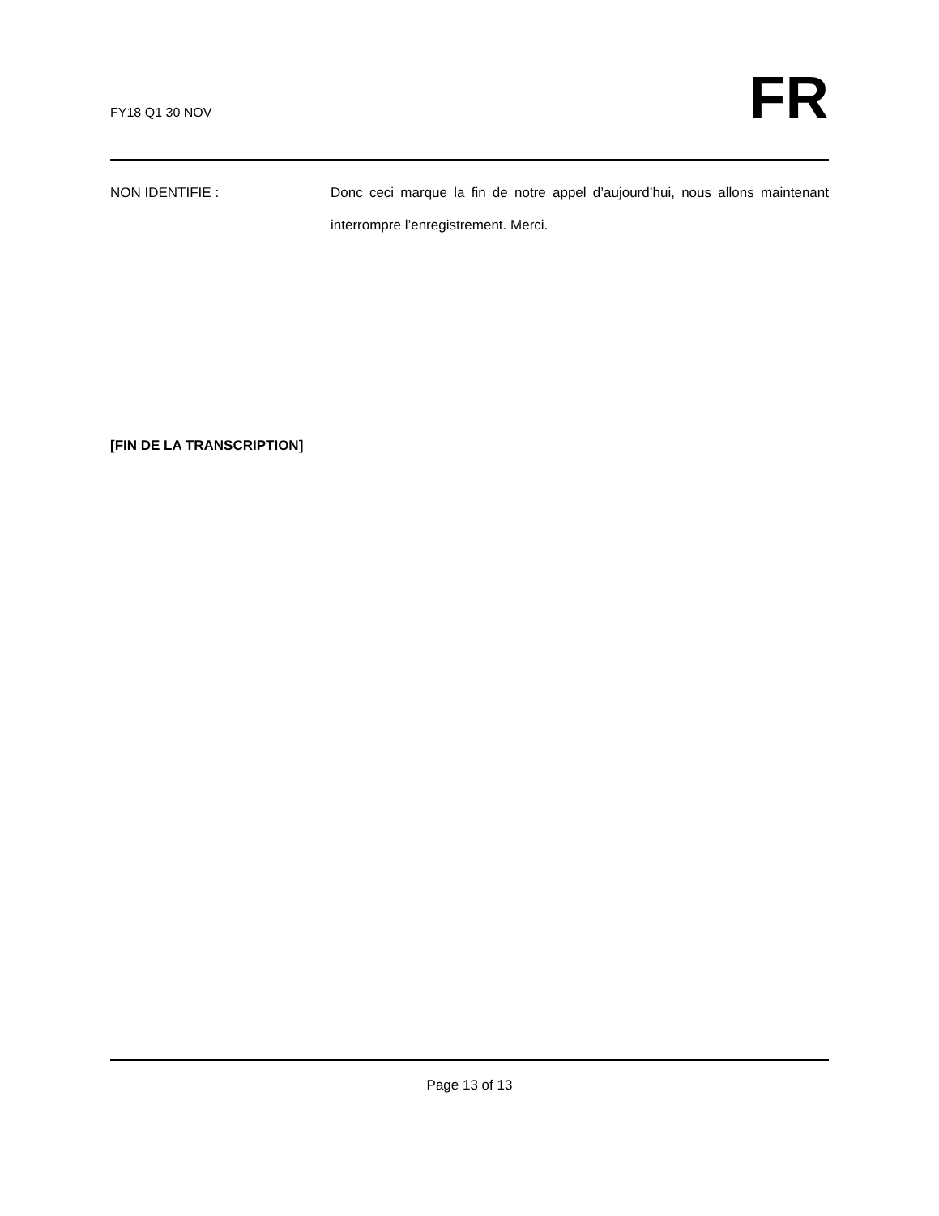FY18 Q1 30 NOV
FR
NON IDENTIFIE : Donc ceci marque la fin de notre appel d’aujourd’hui, nous allons maintenant interrompre l’enregistrement. Merci.
[FIN DE LA TRANSCRIPTION]
Page 13 of 13